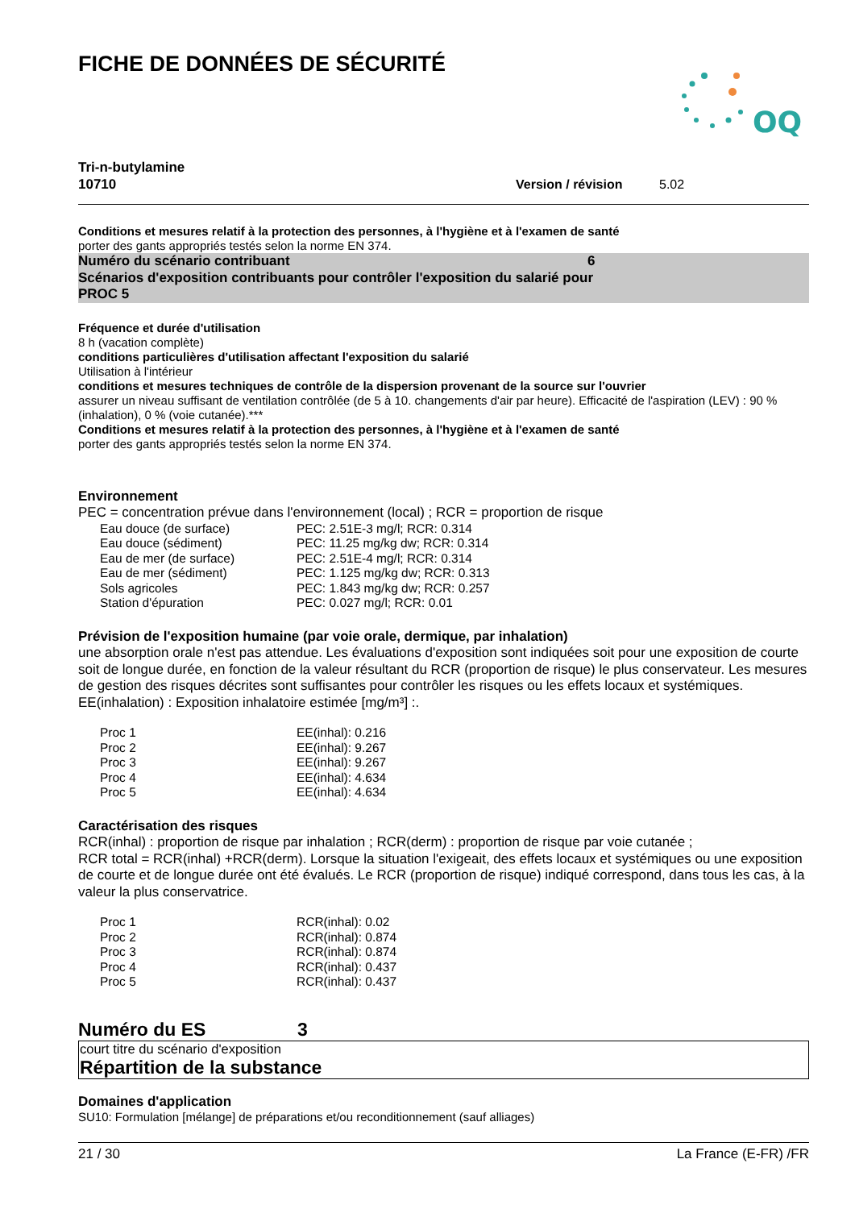FICHE DE DONNÉES DE SÉCURITÉ
OQ
Tri-n-butylamine
10710 Version / révision 5.02
Conditions et mesures relatif à la protection des personnes, à l'hygiène et à l'examen de santé
porter des gants appropriés testés selon la norme EN 374.
Numéro du scénario contribuant 6
Scénarios d'exposition contribuants pour contrôler l'exposition du salarié pour
PROC 5
Fréquence et durée d'utilisation
8 h (vacation complète)
conditions particulières d'utilisation affectant l'exposition du salarié
Utilisation à l'intérieur
conditions et mesures techniques de contrôle de la dispersion provenant de la source sur l'ouvrier
assurer un niveau suffisant de ventilation contrôlée (de 5 à 10. changements d'air par heure). Efficacité de l'aspiration (LEV) : 90 % (inhalation), 0 % (voie cutanée).***
Conditions et mesures relatif à la protection des personnes, à l'hygiène et à l'examen de santé
porter des gants appropriés testés selon la norme EN 374.
Environnement
PEC = concentration prévue dans l'environnement (local) ; RCR = proportion de risque
| Eau douce (de surface) | PEC: 2.51E-3 mg/l; RCR: 0.314 |
| Eau douce (sédiment) | PEC: 11.25 mg/kg dw; RCR: 0.314 |
| Eau de mer (de surface) | PEC: 2.51E-4 mg/l; RCR: 0.314 |
| Eau de mer (sédiment) | PEC: 1.125 mg/kg dw; RCR: 0.313 |
| Sols agricoles | PEC: 1.843 mg/kg dw; RCR: 0.257 |
| Station d'épuration | PEC: 0.027 mg/l; RCR: 0.01 |
Prévision de l'exposition humaine (par voie orale, dermique, par inhalation)
une absorption orale n'est pas attendue. Les évaluations d'exposition sont indiquées soit pour une exposition de courte soit de longue durée, en fonction de la valeur résultant du RCR (proportion de risque) le plus conservateur. Les mesures de gestion des risques décrites sont suffisantes pour contrôler les risques ou les effets locaux et systémiques. EE(inhalation) : Exposition inhalatoire estimée [mg/m³] :.
| Proc 1 | EE(inhal): 0.216 |
| Proc 2 | EE(inhal): 9.267 |
| Proc 3 | EE(inhal): 9.267 |
| Proc 4 | EE(inhal): 4.634 |
| Proc 5 | EE(inhal): 4.634 |
Caractérisation des risques
RCR(inhal) : proportion de risque par inhalation ; RCR(derm) : proportion de risque par voie cutanée ;
RCR total = RCR(inhal) +RCR(derm). Lorsque la situation l'exigeait, des effets locaux et systémiques ou une exposition de courte et de longue durée ont été évalués. Le RCR (proportion de risque) indiqué correspond, dans tous les cas, à la valeur la plus conservatrice.
| Proc 1 | RCR(inhal): 0.02 |
| Proc 2 | RCR(inhal): 0.874 |
| Proc 3 | RCR(inhal): 0.874 |
| Proc 4 | RCR(inhal): 0.437 |
| Proc 5 | RCR(inhal): 0.437 |
Numéro du ES 3
court titre du scénario d'exposition
Répartition de la substance
Domaines d'application
SU10: Formulation [mélange] de préparations et/ou reconditionnement (sauf alliages)
21 / 30 La France (E-FR) /FR